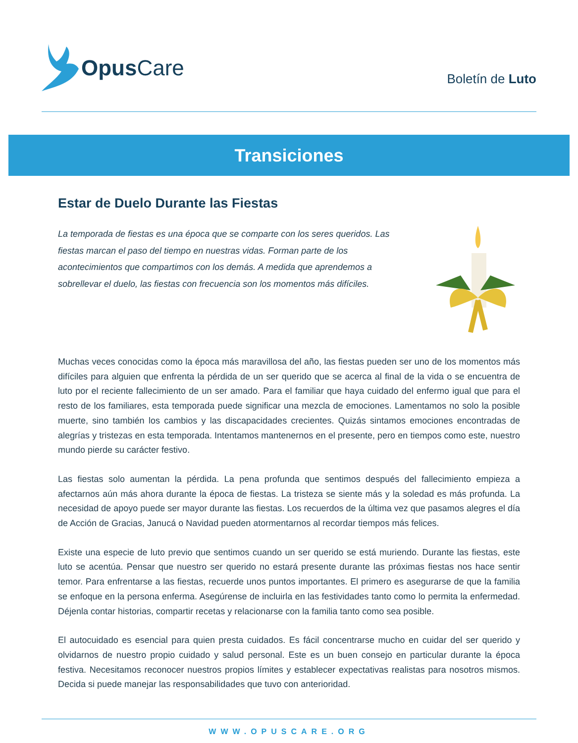Opus Care
Boletín de Luto
Transiciones
Estar de Duelo Durante las Fiestas
La temporada de fiestas es una época que se comparte con los seres queridos. Las fiestas marcan el paso del tiempo en nuestras vidas. Forman parte de los acontecimientos que compartimos con los demás. A medida que aprendemos a sobrellevar el duelo, las fiestas con frecuencia son los momentos más difíciles.
Muchas veces conocidas como la época más maravillosa del año, las fiestas pueden ser uno de los momentos más difíciles para alguien que enfrenta la pérdida de un ser querido que se acerca al final de la vida o se encuentra de luto por el reciente fallecimiento de un ser amado. Para el familiar que haya cuidado del enfermo igual que para el resto de los familiares, esta temporada puede significar una mezcla de emociones. Lamentamos no solo la posible muerte, sino también los cambios y las discapacidades crecientes. Quizás sintamos emociones encontradas de alegrías y tristezas en esta temporada. Intentamos mantenernos en el presente, pero en tiempos como este, nuestro mundo pierde su carácter festivo.
Las fiestas solo aumentan la pérdida. La pena profunda que sentimos después del fallecimiento empieza a afectarnos aún más ahora durante la época de fiestas. La tristeza se siente más y la soledad es más profunda. La necesidad de apoyo puede ser mayor durante las fiestas. Los recuerdos de la última vez que pasamos alegres el día de Acción de Gracias, Janucá o Navidad pueden atormentarnos al recordar tiempos más felices.
Existe una especie de luto previo que sentimos cuando un ser querido se está muriendo. Durante las fiestas, este luto se acentúa. Pensar que nuestro ser querido no estará presente durante las próximas fiestas nos hace sentir temor. Para enfrentarse a las fiestas, recuerde unos puntos importantes. El primero es asegurarse de que la familia se enfoque en la persona enferma. Asegúrense de incluirla en las festividades tanto como lo permita la enfermedad. Déjenla contar historias, compartir recetas y relacionarse con la familia tanto como sea posible.
El autocuidado es esencial para quien presta cuidados. Es fácil concentrarse mucho en cuidar del ser querido y olvidarnos de nuestro propio cuidado y salud personal. Este es un buen consejo en particular durante la época festiva. Necesitamos reconocer nuestros propios límites y establecer expectativas realistas para nosotros mismos. Decida si puede manejar las responsabilidades que tuvo con anterioridad.
WWW.OPUSCARE.ORG